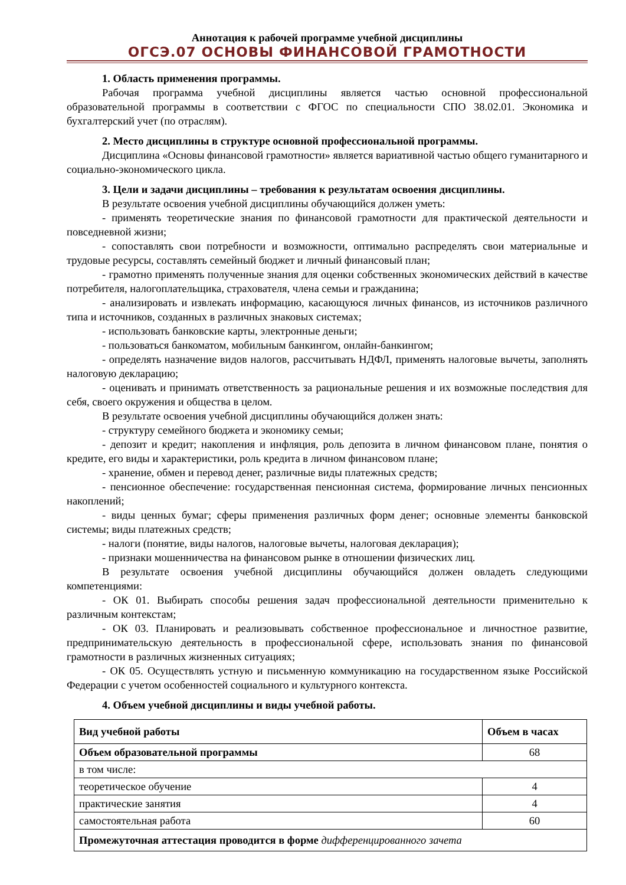Аннотация к рабочей программе учебной дисциплины
ОГСЭ.07 ОСНОВЫ ФИНАНСОВОЙ ГРАМОТНОСТИ
1. Область применения программы.
Рабочая программа учебной дисциплины является частью основной профессиональной образовательной программы в соответствии с ФГОС по специальности СПО 38.02.01. Экономика и бухгалтерский учет (по отраслям).
2. Место дисциплины в структуре основной профессиональной программы.
Дисциплина «Основы финансовой грамотности» является вариативной частью общего гуманитарного и социально-экономического цикла.
3. Цели и задачи дисциплины – требования к результатам освоения дисциплины.
В результате освоения учебной дисциплины обучающийся должен уметь:
- применять теоретические знания по финансовой грамотности для практической деятельности и повседневной жизни;
- сопоставлять свои потребности и возможности, оптимально распределять свои материальные и трудовые ресурсы, составлять семейный бюджет и личный финансовый план;
- грамотно применять полученные знания для оценки собственных экономических действий в качестве потребителя, налогоплательщика, страхователя, члена семьи и гражданина;
- анализировать и извлекать информацию, касающуюся личных финансов, из источников различного типа и источников, созданных в различных знаковых системах;
- использовать банковские карты, электронные деньги;
- пользоваться банкоматом, мобильным банкингом, онлайн-банкингом;
- определять назначение видов налогов, рассчитывать НДФЛ, применять налоговые вычеты, заполнять налоговую декларацию;
- оценивать и принимать ответственность за рациональные решения и их возможные последствия для себя, своего окружения и общества в целом.
В результате освоения учебной дисциплины обучающийся должен знать:
- структуру семейного бюджета и экономику семьи;
- депозит и кредит; накопления и инфляция, роль депозита в личном финансовом плане, понятия о кредите, его виды и характеристики, роль кредита в личном финансовом плане;
- хранение, обмен и перевод денег, различные виды платежных средств;
- пенсионное обеспечение: государственная пенсионная система, формирование личных пенсионных накоплений;
- виды ценных бумаг; сферы применения различных форм денег; основные элементы банковской системы; виды платежных средств;
- налоги (понятие, виды налогов, налоговые вычеты, налоговая декларация);
- признаки мошенничества на финансовом рынке в отношении физических лиц.
В результате освоения учебной дисциплины обучающийся должен овладеть следующими компетенциями:
- ОК 01. Выбирать способы решения задач профессиональной деятельности применительно к различным контекстам;
- ОК 03. Планировать и реализовывать собственное профессиональное и личностное развитие, предпринимательскую деятельность в профессиональной сфере, использовать знания по финансовой грамотности в различных жизненных ситуациях;
- ОК 05. Осуществлять устную и письменную коммуникацию на государственном языке Российской Федерации с учетом особенностей социального и культурного контекста.
4. Объем учебной дисциплины и виды учебной работы.
| Вид учебной работы | Объем в часах |
| --- | --- |
| Объем образовательной программы | 68 |
| в том числе: | |
| теоретическое обучение | 4 |
| практические занятия | 4 |
| самостоятельная работа | 60 |
| Промежуточная аттестация проводится в форме дифференцированного зачета | |